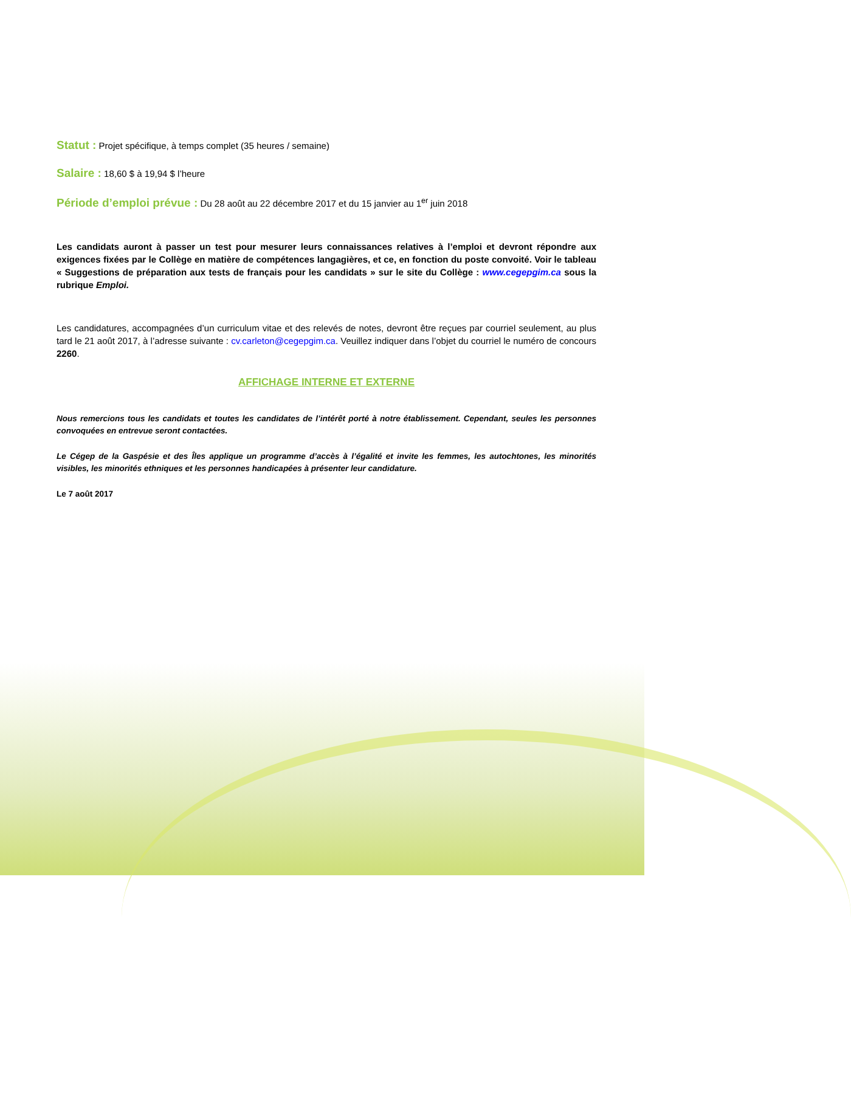Statut : Projet spécifique, à temps complet (35 heures / semaine)
Salaire : 18,60 $ à 19,94 $ l’heure
Période d’emploi prévue : Du 28 août au 22 décembre 2017 et du 15 janvier au 1<sup>er</sup> juin 2018
Les candidats auront à passer un test pour mesurer leurs connaissances relatives à l’emploi et devront répondre aux exigences fixées par le Collège en matière de compétences langagières, et ce, en fonction du poste convoité. Voir le tableau « Suggestions de préparation aux tests de français pour les candidats » sur le site du Collège : www.cegepgim.ca sous la rubrique Emploi.
Les candidatures, accompagnées d’un curriculum vitae et des relevés de notes, devront être reçues par courriel seulement, au plus tard le 21 août 2017, à l’adresse suivante : cv.carleton@cegepgim.ca. Veuillez indiquer dans l’objet du courriel le numéro de concours 2260.
AFFICHAGE INTERNE ET EXTERNE
Nous remercions tous les candidats et toutes les candidates de l’intérêt porté à notre établissement. Cependant, seules les personnes convoquées en entrevue seront contactées.
Le Cégep de la Gaspésie et des Îles applique un programme d’accès à l’égalité et invite les femmes, les autochtones, les minorités visibles, les minorités ethniques et les personnes handicapées à présenter leur candidature.
Le 7 août 2017